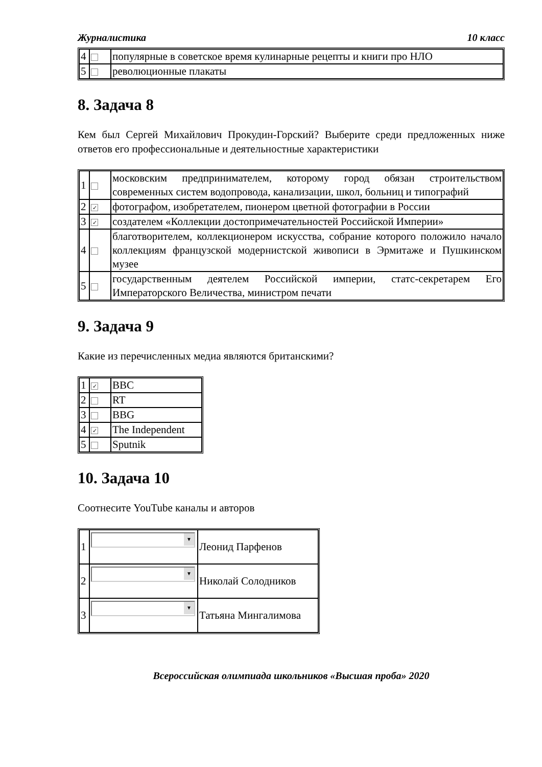Журналистика 10 класс
| 4 | | популярные в советское время кулинарные рецепты и книги про НЛО |
| 5 | | революционные плакаты |
8. Задача 8
Кем был Сергей Михайлович Прокудин-Горский? Выберите среди предложенных ниже ответов его профессиональные и деятельностные характеристики
| 1 | | московским предпринимателем, которому город обязан строительством современных систем водопровода, канализации, школ, больниц и типографий |
| 2 | ✓ | фотографом, изобретателем, пионером цветной фотографии в России |
| 3 | ✓ | создателем «Коллекции достопримечательностей Российской Империи» |
| 4 | | благотворителем, коллекционером искусства, собрание которого положило начало коллекциям французской модернистской живописи в Эрмитаже и Пушкинском музее |
| 5 | | государственным деятелем Российской империи, статс-секретарем Его Императорского Величества, министром печати |
9. Задача 9
Какие из перечисленных медиа являются британскими?
| 1 | ✓ | BBC |
| 2 | | RT |
| 3 | | BBG |
| 4 | ✓ | The Independent |
| 5 | | Sputnik |
10. Задача 10
Соотнесите YouTube каналы и авторов
| 1 | ▼ | Леонид Парфенов |
| 2 | ▼ | Николай Солодников |
| 3 | ▼ | Татьяна Мингалимова |
Всероссийская олимпиада школьников «Высшая проба» 2020